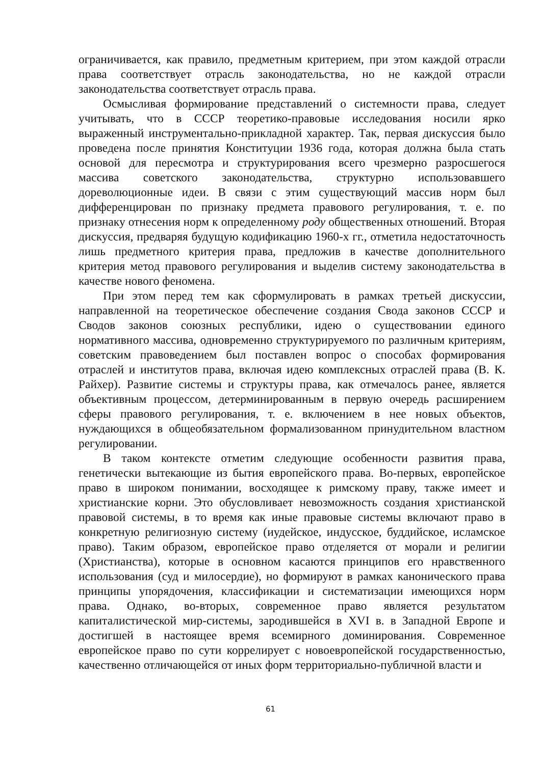ограничивается, как правило, предметным критерием, при этом каждой отрасли права соответствует отрасль законодательства, но не каждой отрасли законодательства соответствует отрасль права.
Осмысливая формирование представлений о системности права, следует учитывать, что в СССР теоретико-правовые исследования носили ярко выраженный инструментально-прикладной характер. Так, первая дискуссия было проведена после принятия Конституции 1936 года, которая должна была стать основой для пересмотра и структурирования всего чрезмерно разросшегося массива советского законодательства, структурно использовавшего дореволюционные идеи. В связи с этим существующий массив норм был дифференцирован по признаку предмета правового регулирования, т. е. по признаку отнесения норм к определенному роду общественных отношений. Вторая дискуссия, предваряя будущую кодификацию 1960-х гг., отметила недостаточность лишь предметного критерия права, предложив в качестве дополнительного критерия метод правового регулирования и выделив систему законодательства в качестве нового феномена.
При этом перед тем как сформулировать в рамках третьей дискуссии, направленной на теоретическое обеспечение создания Свода законов СССР и Сводов законов союзных республики, идею о существовании единого нормативного массива, одновременно структурируемого по различным критериям, советским правоведением был поставлен вопрос о способах формирования отраслей и институтов права, включая идею комплексных отраслей права (В. К. Райхер). Развитие системы и структуры права, как отмечалось ранее, является объективным процессом, детерминированным в первую очередь расширением сферы правового регулирования, т. е. включением в нее новых объектов, нуждающихся в общеобязательном формализованном принудительном властном регулировании.
В таком контексте отметим следующие особенности развития права, генетически вытекающие из бытия европейского права. Во-первых, европейское право в широком понимании, восходящее к римскому праву, также имеет и христианские корни. Это обусловливает невозможность создания христианской правовой системы, в то время как иные правовые системы включают право в конкретную религиозную систему (иудейское, индусское, буддийское, исламское право). Таким образом, европейское право отделяется от морали и религии (Христианства), которые в основном касаются принципов его нравственного использования (суд и милосердие), но формируют в рамках канонического права принципы упорядочения, классификации и систематизации имеющихся норм права. Однако, во-вторых, современное право является результатом капиталистической мир-системы, зародившейся в XVI в. в Западной Европе и достигшей в настоящее время всемирного доминирования. Современное европейское право по сути коррелирует с новоевропейской государственностью, качественно отличающейся от иных форм территориально-публичной власти и
61